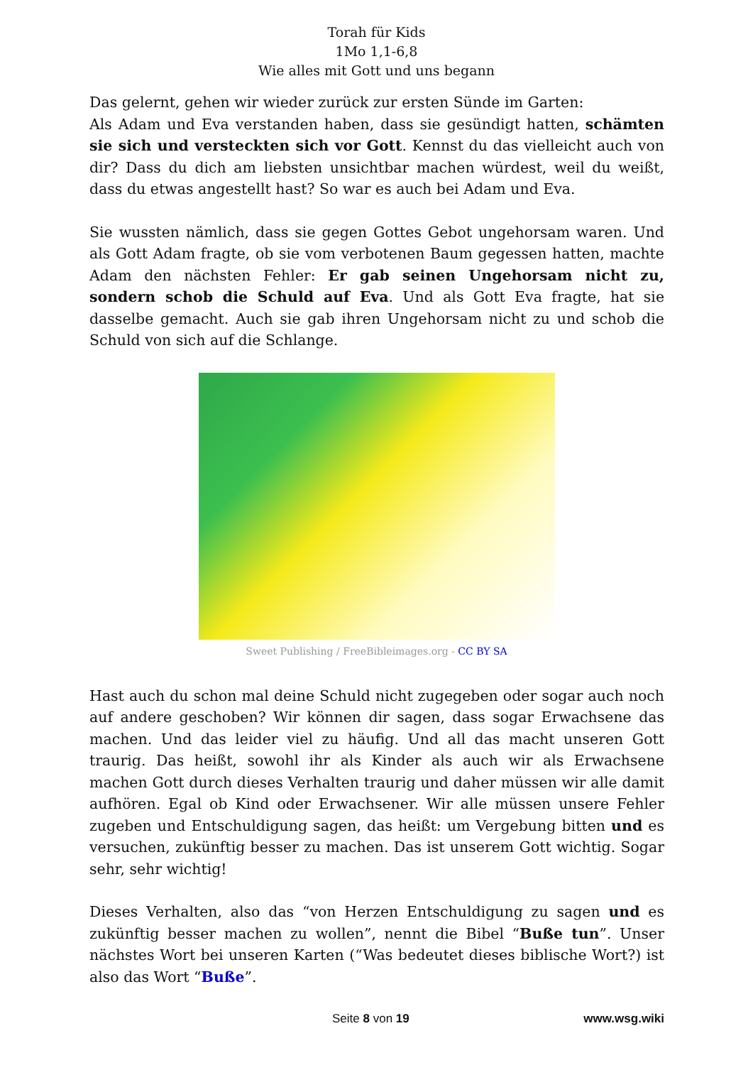Torah für Kids
1Mo 1,1-6,8
Wie alles mit Gott und uns begann
Das gelernt, gehen wir wieder zurück zur ersten Sünde im Garten:
Als Adam und Eva verstanden haben, dass sie gesündigt hatten, schämten sie sich und versteckten sich vor Gott. Kennst du das vielleicht auch von dir? Dass du dich am liebsten unsichtbar machen würdest, weil du weißt, dass du etwas angestellt hast? So war es auch bei Adam und Eva.
Sie wussten nämlich, dass sie gegen Gottes Gebot ungehorsam waren. Und als Gott Adam fragte, ob sie vom verbotenen Baum gegessen hatten, machte Adam den nächsten Fehler: Er gab seinen Ungehorsam nicht zu, sondern schob die Schuld auf Eva. Und als Gott Eva fragte, hat sie dasselbe gemacht. Auch sie gab ihren Ungehorsam nicht zu und schob die Schuld von sich auf die Schlange.
Sweet Publishing / FreeBibleimages.org - CC BY SA
Hast auch du schon mal deine Schuld nicht zugegeben oder sogar auch noch auf andere geschoben? Wir können dir sagen, dass sogar Erwachsene das machen. Und das leider viel zu häufig. Und all das macht unseren Gott traurig. Das heißt, sowohl ihr als Kinder als auch wir als Erwachsene machen Gott durch dieses Verhalten traurig und daher müssen wir alle damit aufhören. Egal ob Kind oder Erwachsener. Wir alle müssen unsere Fehler zugeben und Entschuldigung sagen, das heißt: um Vergebung bitten und es versuchen, zukünftig besser zu machen. Das ist unserem Gott wichtig. Sogar sehr, sehr wichtig!
Dieses Verhalten, also das “von Herzen Entschuldigung zu sagen und es zukünftig besser machen zu wollen”, nennt die Bibel “Buße tun”. Unser nächstes Wort bei unseren Karten (“Was bedeutet dieses biblische Wort?) ist also das Wort “Buße”.
Seite 8 von 19 www.wsg.wiki